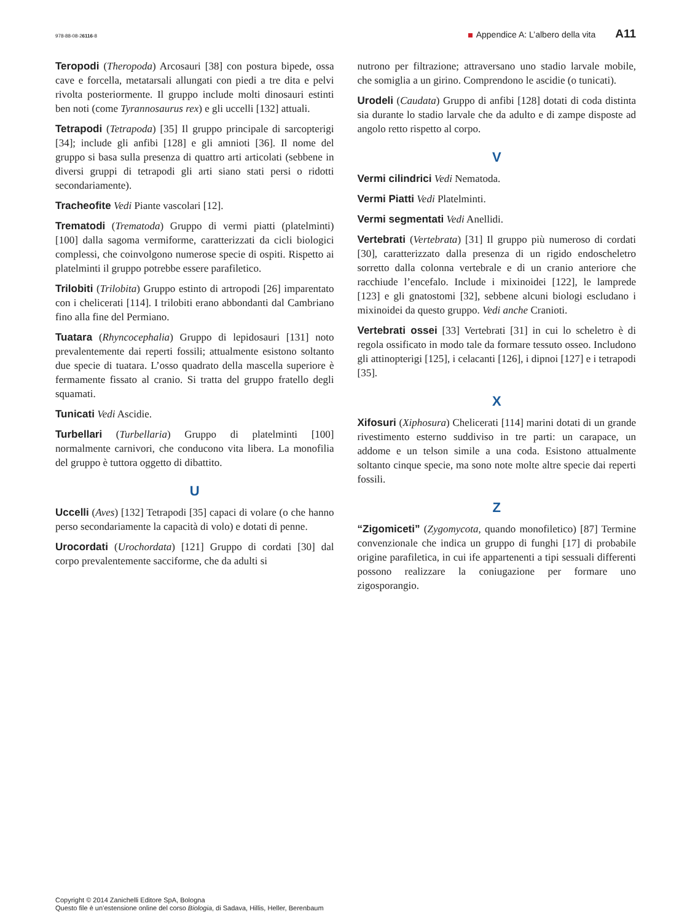978-88-08-26116-8 Appendice A: L’albero della vita A11
Teropodi (Theropoda) Arcosauri [38] con postura bipede, ossa cave e forcella, metatarsali allungati con piedi a tre dita e pelvi rivolta posteriormente. Il gruppo include molti dinosauri estinti ben noti (come Tyrannosaurus rex) e gli uccelli [132] attuali.
Tetrapodi (Tetrapoda) [35] Il gruppo principale di sarcopterigi [34]; include gli anfibi [128] e gli amnioti [36]. Il nome del gruppo si basa sulla presenza di quattro arti articolati (sebbene in diversi gruppi di tetrapodi gli arti siano stati persi o ridotti secondariamente).
Tracheofite Vedi Piante vascolari [12].
Trematodi (Trematoda) Gruppo di vermi piatti (platelminti) [100] dalla sagoma vermiforme, caratterizzati da cicli biologici complessi, che coinvolgono numerose specie di ospiti. Rispetto ai platelminti il gruppo potrebbe essere parafiletico.
Trilobiti (Trilobita) Gruppo estinto di artropodi [26] imparentato con i chelicerati [114]. I trilobiti erano abbondanti dal Cambriano fino alla fine del Permiano.
Tuatara (Rhyncocephalia) Gruppo di lepidosauri [131] noto prevalentemente dai reperti fossili; attualmente esistono soltanto due specie di tuatara. L’osso quadrato della mascella superiore è fermamente fissato al cranio. Si tratta del gruppo fratello degli squamati.
Tunicati Vedi Ascidie.
Turbellari (Turbellaria) Gruppo di platelminti [100] normalmente carnivori, che conducono vita libera. La monofilia del gruppo è tuttora oggetto di dibattito.
U
Uccelli (Aves) [132] Tetrapodi [35] capaci di volare (o che hanno perso secondariamente la capacità di volo) e dotati di penne.
Urocordati (Urochordata) [121] Gruppo di cordati [30] dal corpo prevalentemente sacciforme, che da adulti si
nutrono per filtrazione; attraversano uno stadio larvale mobile, che somiglia a un girino. Comprendono le ascidie (o tunicati).
Urodeli (Caudata) Gruppo di anfibi [128] dotati di coda distinta sia durante lo stadio larvale che da adulto e di zampe disposte ad angolo retto rispetto al corpo.
V
Vermi cilindrici Vedi Nematoda.
Vermi Piatti Vedi Platelminti.
Vermi segmentati Vedi Anellidi.
Vertebrati (Vertebrata) [31] Il gruppo più numeroso di cordati [30], caratterizzato dalla presenza di un rigido endoscheletro sorretto dalla colonna vertebrale e di un cranio anteriore che racchiude l’encefalo. Include i mixinoidei [122], le lamprede [123] e gli gnatostomi [32], sebbene alcuni biologi escludano i mixinoidei da questo gruppo. Vedi anche Cranioti.
Vertebrati ossei [33] Vertebrati [31] in cui lo scheletro è di regola ossificato in modo tale da formare tessuto osseo. Includono gli attinopterigi [125], i celacanti [126], i dipnoi [127] e i tetrapodi [35].
X
Xifosuri (Xiphosura) Chelicerati [114] marini dotati di un grande rivestimento esterno suddiviso in tre parti: un carapace, un addome e un telson simile a una coda. Esistono attualmente soltanto cinque specie, ma sono note molte altre specie dai reperti fossili.
Z
“Zigomiceti” (Zygomycota, quando monofiletico) [87] Termine convenzionale che indica un gruppo di funghi [17] di probabile origine parafiletica, in cui ife appartenenti a tipi sessuali differenti possono realizzare la coniugazione per formare uno zigosporangio.
Copyright © 2014 Zanichelli Editore SpA, Bologna
Questo file è un’estensione online del corso Biologia, di Sadava, Hillis, Heller, Berenbaum